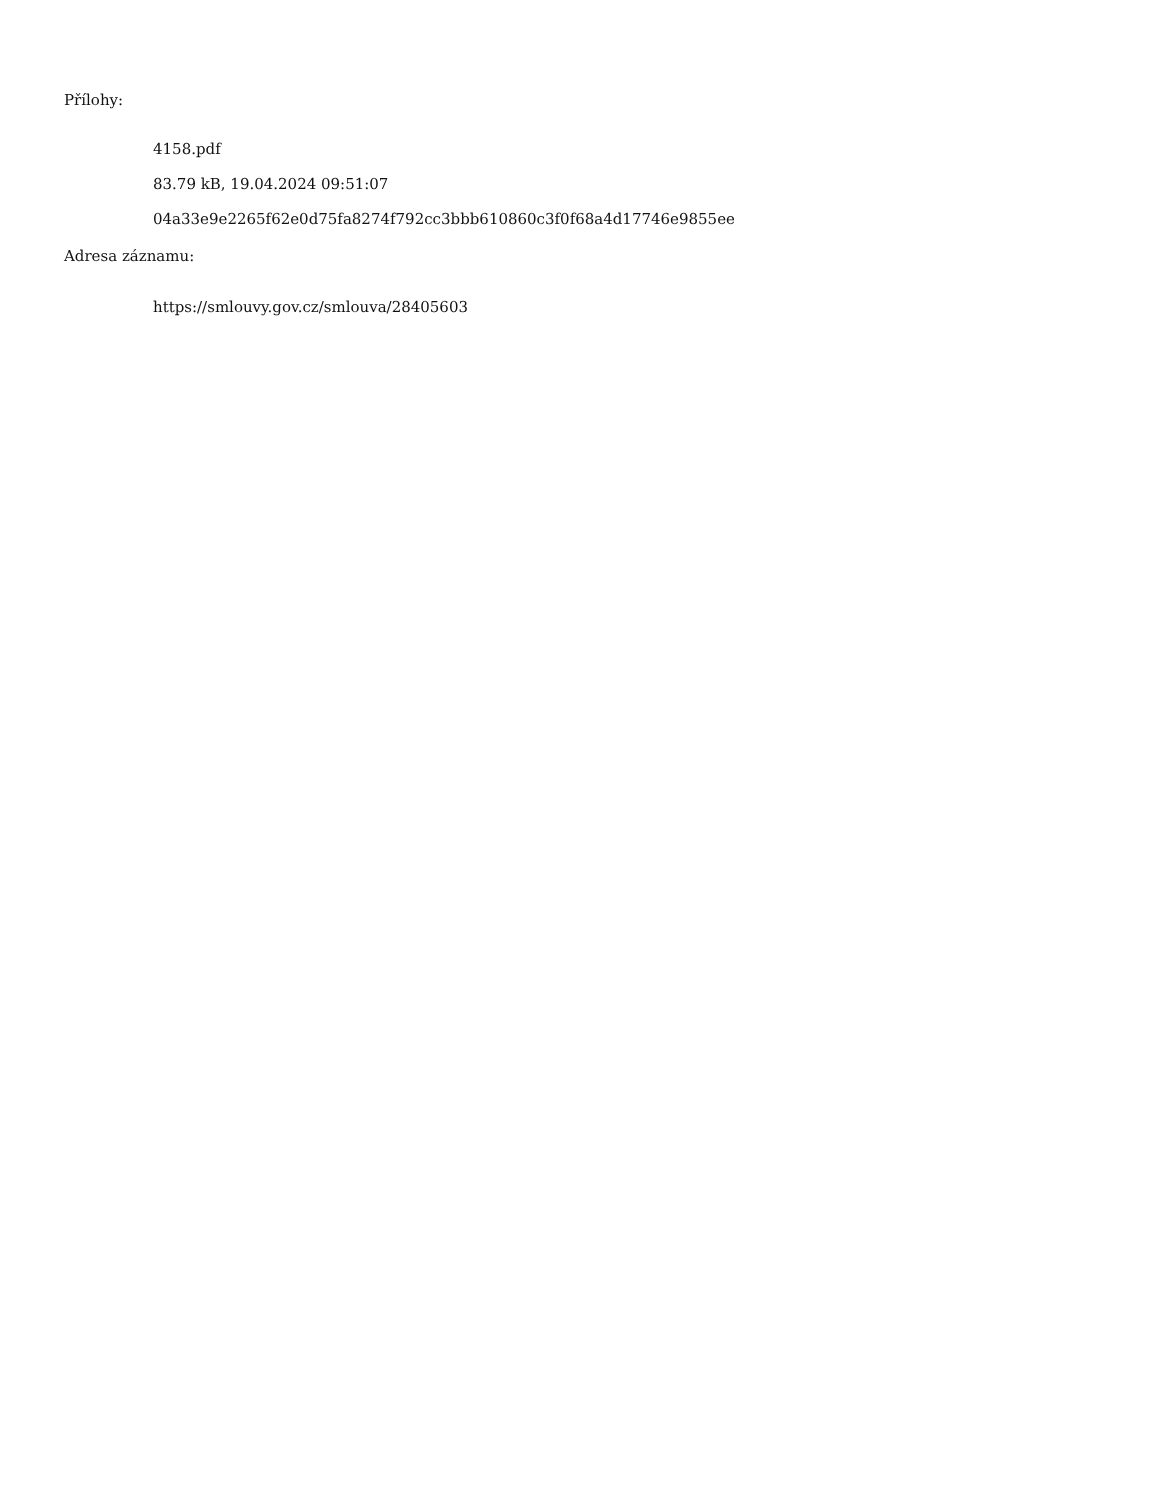Přílohy:
4158.pdf
83.79 kB, 19.04.2024 09:51:07
04a33e9e2265f62e0d75fa8274f792cc3bbb610860c3f0f68a4d17746e9855ee
Adresa záznamu:
https://smlouvy.gov.cz/smlouva/28405603